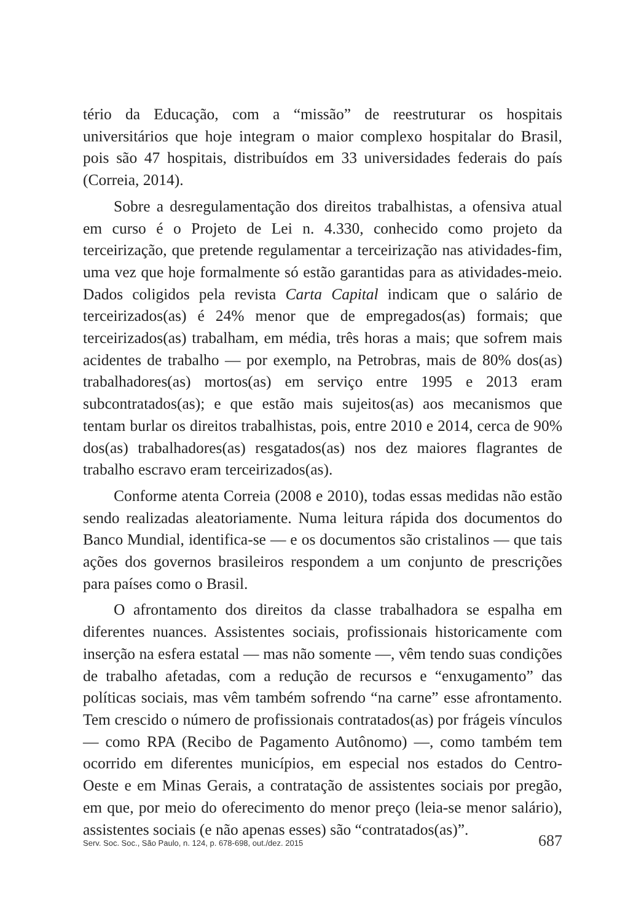tério da Educação, com a “missão” de reestruturar os hospitais universitários que hoje integram o maior complexo hospitalar do Brasil, pois são 47 hospitais, distribuídos em 33 universidades federais do país (Correia, 2014).
Sobre a desregulamentação dos direitos trabalhistas, a ofensiva atual em curso é o Projeto de Lei n. 4.330, conhecido como projeto da terceirização, que pretende regulamentar a terceirização nas atividades-fim, uma vez que hoje formalmente só estão garantidas para as atividades-meio. Dados coligidos pela revista Carta Capital indicam que o salário de terceirizados(as) é 24% menor que de empregados(as) formais; que terceirizados(as) trabalham, em média, três horas a mais; que sofrem mais acidentes de trabalho — por exemplo, na Petrobras, mais de 80% dos(as) trabalhadores(as) mortos(as) em serviço entre 1995 e 2013 eram subcontratados(as); e que estão mais sujeitos(as) aos mecanismos que tentam burlar os direitos trabalhistas, pois, entre 2010 e 2014, cerca de 90% dos(as) trabalhadores(as) resgatados(as) nos dez maiores flagrantes de trabalho escravo eram terceirizados(as).
Conforme atenta Correia (2008 e 2010), todas essas medidas não estão sendo realizadas aleatoriamente. Numa leitura rápida dos documentos do Banco Mundial, identifica-se — e os documentos são cristalinos — que tais ações dos governos brasileiros respondem a um conjunto de prescrições para países como o Brasil.
O afrontamento dos direitos da classe trabalhadora se espalha em diferentes nuances. Assistentes sociais, profissionais historicamente com inserção na esfera estatal — mas não somente —, vêm tendo suas condições de trabalho afetadas, com a redução de recursos e “enxugamento” das políticas sociais, mas vêm também sofrendo “na carne” esse afrontamento. Tem crescido o número de profissionais contratados(as) por frágeis vínculos — como RPA (Recibo de Pagamento Autônomo) —, como também tem ocorrido em diferentes municípios, em especial nos estados do Centro-Oeste e em Minas Gerais, a contratação de assistentes sociais por pregão, em que, por meio do oferecimento do menor preço (leia-se menor salário), assistentes sociais (e não apenas esses) são “contratados(as)”.
Serv. Soc. Soc., São Paulo, n. 124, p. 678-698, out./dez. 2015 687